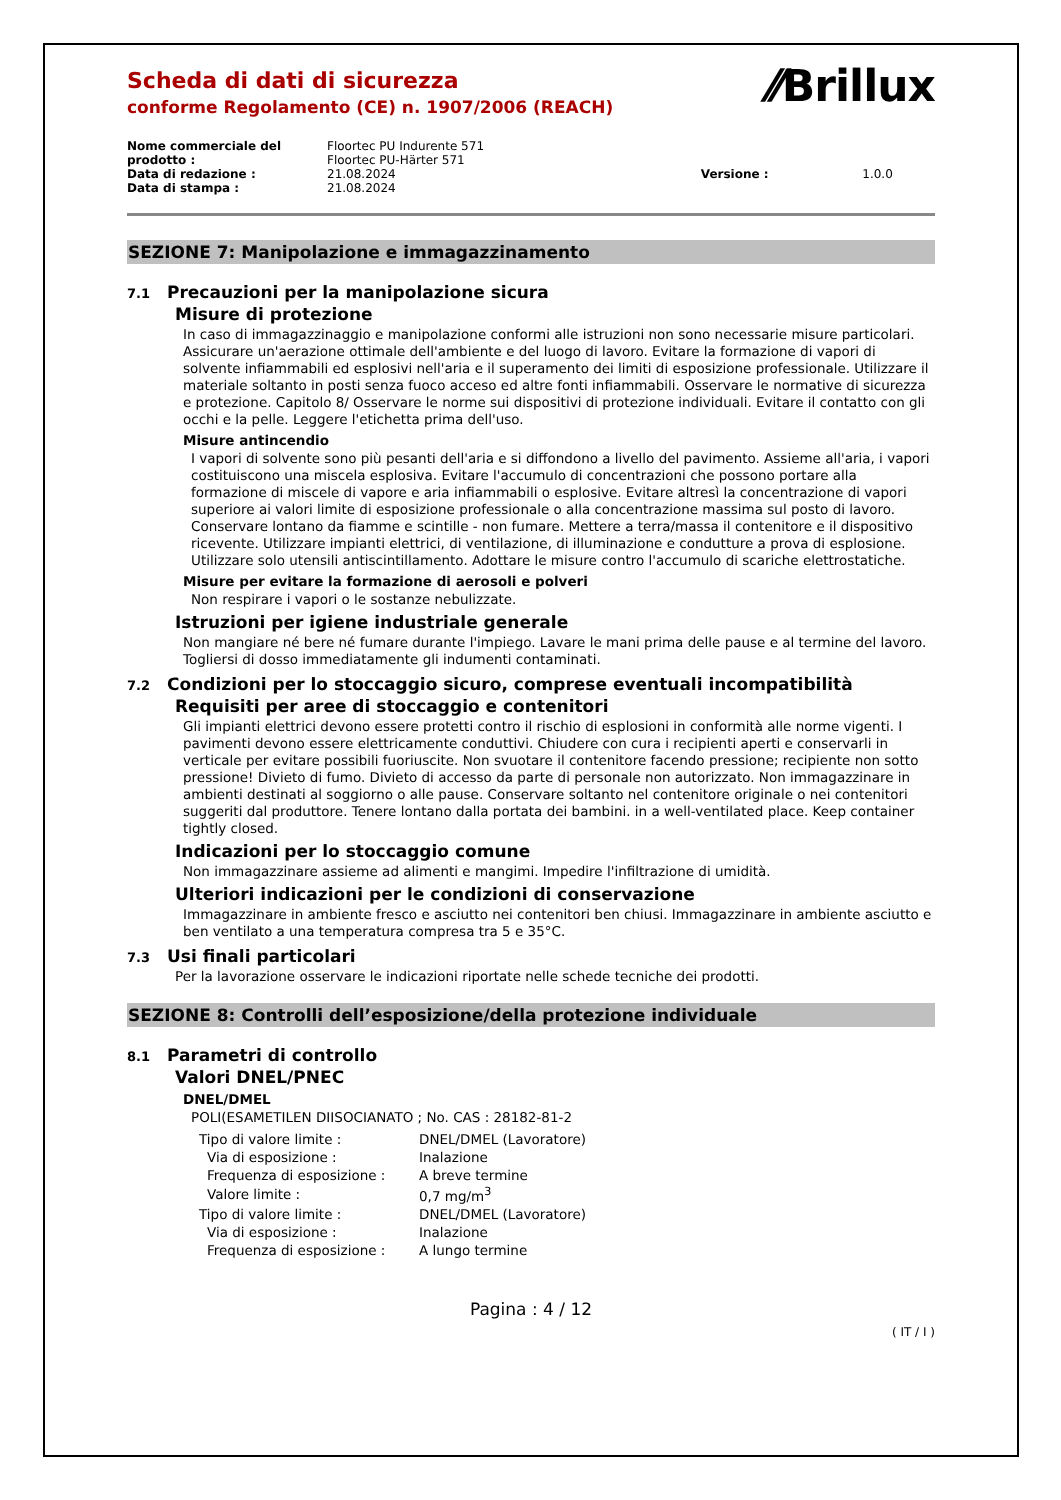⁄⁄Brillux
Scheda di dati di sicurezza
conforme Regolamento (CE) n. 1907/2006 (REACH)
| Nome commerciale del prodotto : | Floortec PU Indurente 571 Floortec PU-Härter 571 | | |
| Data di redazione : | 21.08.2024 | Versione : | 1.0.0 |
| Data di stampa : | 21.08.2024 | | |
SEZIONE 7: Manipolazione e immagazzinamento
7.1 Precauzioni per la manipolazione sicura
Misure di protezione
In caso di immagazzinaggio e manipolazione conformi alle istruzioni non sono necessarie misure particolari. Assicurare un'aerazione ottimale dell'ambiente e del luogo di lavoro. Evitare la formazione di vapori di solvente infiammabili ed esplosivi nell'aria e il superamento dei limiti di esposizione professionale. Utilizzare il materiale soltanto in posti senza fuoco acceso ed altre fonti infiammabili. Osservare le normative di sicurezza e protezione. Capitolo 8/ Osservare le norme sui dispositivi di protezione individuali. Evitare il contatto con gli occhi e la pelle. Leggere l'etichetta prima dell'uso.
Misure antincendio
I vapori di solvente sono più pesanti dell'aria e si diffondono a livello del pavimento. Assieme all'aria, i vapori costituiscono una miscela esplosiva. Evitare l'accumulo di concentrazioni che possono portare alla formazione di miscele di vapore e aria infiammabili o esplosive. Evitare altresì la concentrazione di vapori superiore ai valori limite di esposizione professionale o alla concentrazione massima sul posto di lavoro. Conservare lontano da fiamme e scintille - non fumare. Mettere a terra/massa il contenitore e il dispositivo ricevente. Utilizzare impianti elettrici, di ventilazione, di illuminazione e condutture a prova di esplosione. Utilizzare solo utensili antiscintillamento. Adottare le misure contro l'accumulo di scariche elettrostatiche.
Misure per evitare la formazione di aerosoli e polveri
Non respirare i vapori o le sostanze nebulizzate.
Istruzioni per igiene industriale generale
Non mangiare né bere né fumare durante l'impiego. Lavare le mani prima delle pause e al termine del lavoro. Togliersi di dosso immediatamente gli indumenti contaminati.
7.2 Condizioni per lo stoccaggio sicuro, comprese eventuali incompatibilità
Requisiti per aree di stoccaggio e contenitori
Gli impianti elettrici devono essere protetti contro il rischio di esplosioni in conformità alle norme vigenti. I pavimenti devono essere elettricamente conduttivi. Chiudere con cura i recipienti aperti e conservarli in verticale per evitare possibili fuoriuscite. Non svuotare il contenitore facendo pressione; recipiente non sotto pressione! Divieto di fumo. Divieto di accesso da parte di personale non autorizzato. Non immagazzinare in ambienti destinati al soggiorno o alle pause. Conservare soltanto nel contenitore originale o nei contenitori suggeriti dal produttore. Tenere lontano dalla portata dei bambini. in a well-ventilated place. Keep container tightly closed.
Indicazioni per lo stoccaggio comune
Non immagazzinare assieme ad alimenti e mangimi. Impedire l'infiltrazione di umidità.
Ulteriori indicazioni per le condizioni di conservazione
Immagazzinare in ambiente fresco e asciutto nei contenitori ben chiusi. Immagazzinare in ambiente asciutto e ben ventilato a una temperatura compresa tra 5 e 35°C.
7.3 Usi finali particolari
Per la lavorazione osservare le indicazioni riportate nelle schede tecniche dei prodotti.
SEZIONE 8: Controlli dell’esposizione/della protezione individuale
8.1 Parametri di controllo
Valori DNEL/PNEC
DNEL/DMEL
POLI(ESAMETILEN DIISOCIANATO ; No. CAS : 28182-81-2
| Tipo di valore limite : | DNEL/DMEL (Lavoratore) |
| Via di esposizione : | Inalazione |
| Frequenza di esposizione : | A breve termine |
| Valore limite : | 0,7 mg/m<sup>3</sup> |
| Tipo di valore limite : | DNEL/DMEL (Lavoratore) |
| Via di esposizione : | Inalazione |
| Frequenza di esposizione : | A lungo termine |
Pagina : 4 / 12
( IT / I )